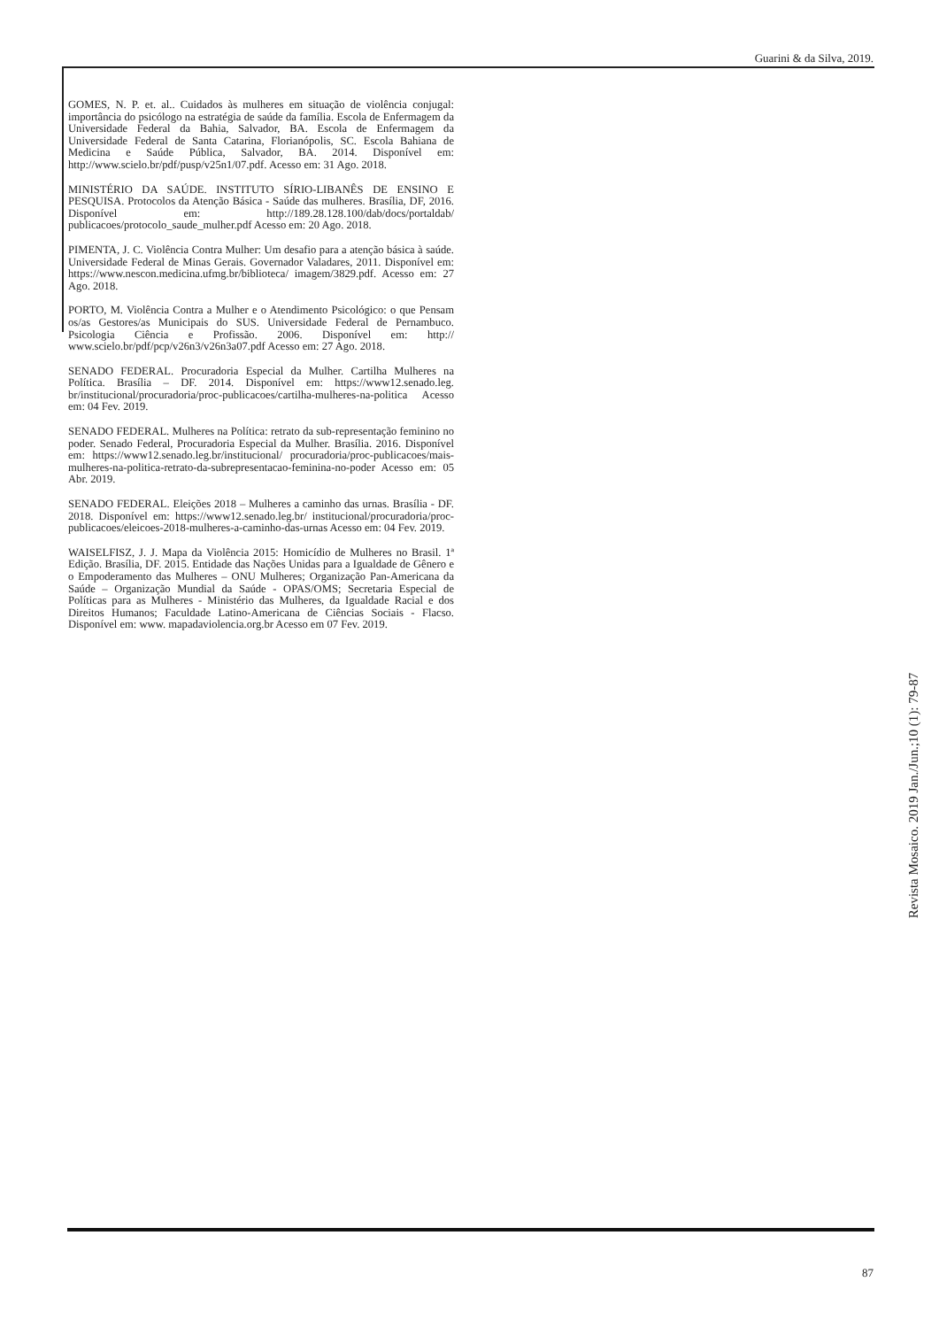Guarini & da Silva, 2019.
GOMES, N. P. et. al.. Cuidados às mulheres em situação de violência conjugal: importância do psicólogo na estratégia de saúde da família. Escola de Enfermagem da Universidade Federal da Bahia, Salvador, BA. Escola de Enfermagem da Universidade Federal de Santa Catarina, Florianópolis, SC. Escola Bahiana de Medicina e Saúde Pública, Salvador, BA. 2014. Disponível em: http://www.scielo.br/pdf/pusp/v25n1/07.pdf. Acesso em: 31 Ago. 2018.
MINISTÉRIO DA SAÚDE. INSTITUTO SÍRIO-LIBANÊS DE ENSINO E PESQUISA. Protocolos da Atenção Básica - Saúde das mulheres. Brasília, DF, 2016. Disponível em: http://189.28.128.100/dab/docs/portaldab/ publicacoes/protocolo_saude_mulher.pdf Acesso em: 20 Ago. 2018.
PIMENTA, J. C. Violência Contra Mulher: Um desafio para a atenção básica à saúde. Universidade Federal de Minas Gerais. Governador Valadares, 2011. Disponível em: https://www.nescon.medicina.ufmg.br/biblioteca/ imagem/3829.pdf. Acesso em: 27 Ago. 2018.
PORTO, M. Violência Contra a Mulher e o Atendimento Psicológico: o que Pensam os/as Gestores/as Municipais do SUS. Universidade Federal de Pernambuco. Psicologia Ciência e Profissão. 2006. Disponível em: http:// www.scielo.br/pdf/pcp/v26n3/v26n3a07.pdf Acesso em: 27 Ago. 2018.
SENADO FEDERAL. Procuradoria Especial da Mulher. Cartilha Mulheres na Política. Brasília – DF. 2014. Disponível em: https://www12.senado.leg. br/institucional/procuradoria/proc-publicacoes/cartilha-mulheres-na-politica Acesso em: 04 Fev. 2019.
SENADO FEDERAL. Mulheres na Política: retrato da sub-representação feminino no poder. Senado Federal, Procuradoria Especial da Mulher. Brasília. 2016. Disponível em: https://www12.senado.leg.br/institucional/ procuradoria/proc-publicacoes/mais-mulheres-na-politica-retrato-da-subrepresentacao-feminina-no-poder Acesso em: 05 Abr. 2019.
SENADO FEDERAL. Eleições 2018 – Mulheres a caminho das urnas. Brasília - DF. 2018. Disponível em: https://www12.senado.leg.br/ institucional/procuradoria/proc-publicacoes/eleicoes-2018-mulheres-a-caminho-das-urnas Acesso em: 04 Fev. 2019.
WAISELFISZ, J. J. Mapa da Violência 2015: Homicídio de Mulheres no Brasil. 1ª Edição. Brasília, DF. 2015. Entidade das Nações Unidas para a Igualdade de Gênero e o Empoderamento das Mulheres – ONU Mulheres; Organização Pan-Americana da Saúde – Organização Mundial da Saúde - OPAS/OMS; Secretaria Especial de Políticas para as Mulheres - Ministério das Mulheres, da Igualdade Racial e dos Direitos Humanos; Faculdade Latino-Americana de Ciências Sociais - Flacso. Disponível em: www. mapadaviolencia.org.br Acesso em 07 Fev. 2019.
Revista Mosaico. 2019 Jan./Jun.;10 (1): 79-87
87